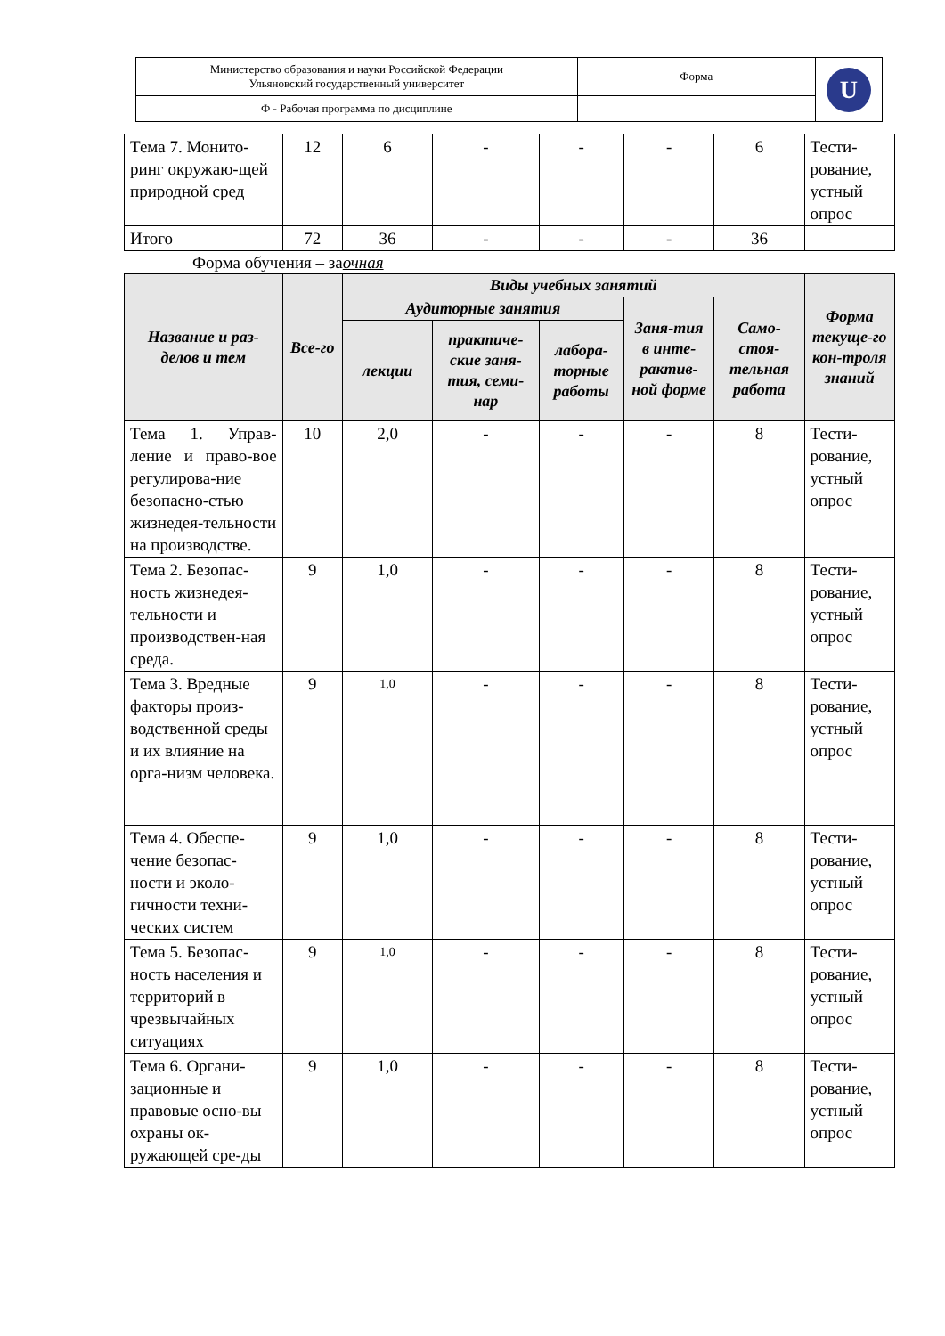| Министерство образования и науки Российской Федерации Ульяновский государственный университет | Форма | U |
| Ф - Рабочая программа по дисциплине | | |
| Тема 7. Монито-ринг окружаю-щей природной сред | 12 | 6 | - | - | - | 6 | Тести-рование, устный опрос |
| Итого | 72 | 36 | - | - | - | 36 | |
Форма обучения – заочная
| Название и раз-делов и тем | Все-го | Виды учебных занятий | | | | | Форма текуще-го кон-троля знаний |
| --- | --- | --- | --- | --- | --- | --- | --- |
| | | Аудиторные занятия | | | Заня-тия в инте-рактив-ной форме | Само-стоя-тельная работа | |
| | | лекции | практиче-ские заня-тия, семи-нар | лабора-торные работы | | | |
| Тема 1. Управ-ление и право-вое регулирова-ние безопасно-стью жизнедея-тельности на производстве. | 10 | 2,0 | - | - | - | 8 | Тести-рование, устный опрос |
| Тема 2. Безопас-ность жизнедея-тельности и производствен-ная среда. | 9 | 1,0 | - | - | - | 8 | Тести-рование, устный опрос |
| Тема 3. Вредные факторы произ-водственной среды и их влияние на орга-низм человека. | 9 | 1,0 | - | - | - | 8 | Тести-рование, устный опрос |
| Тема 4. Обеспе-чение безопас-ности и эколо-гичности техни-ческих систем | 9 | 1,0 | - | - | - | 8 | Тести-рование, устный опрос |
| Тема 5. Безопас-ность населения и территорий в чрезвычайных ситуациях | 9 | 1,0 | - | - | - | 8 | Тести-рование, устный опрос |
| Тема 6. Органи-зационные и правовые осно-вы охраны ок-ружающей сре-ды | 9 | 1,0 | - | - | - | 8 | Тести-рование, устный опрос |